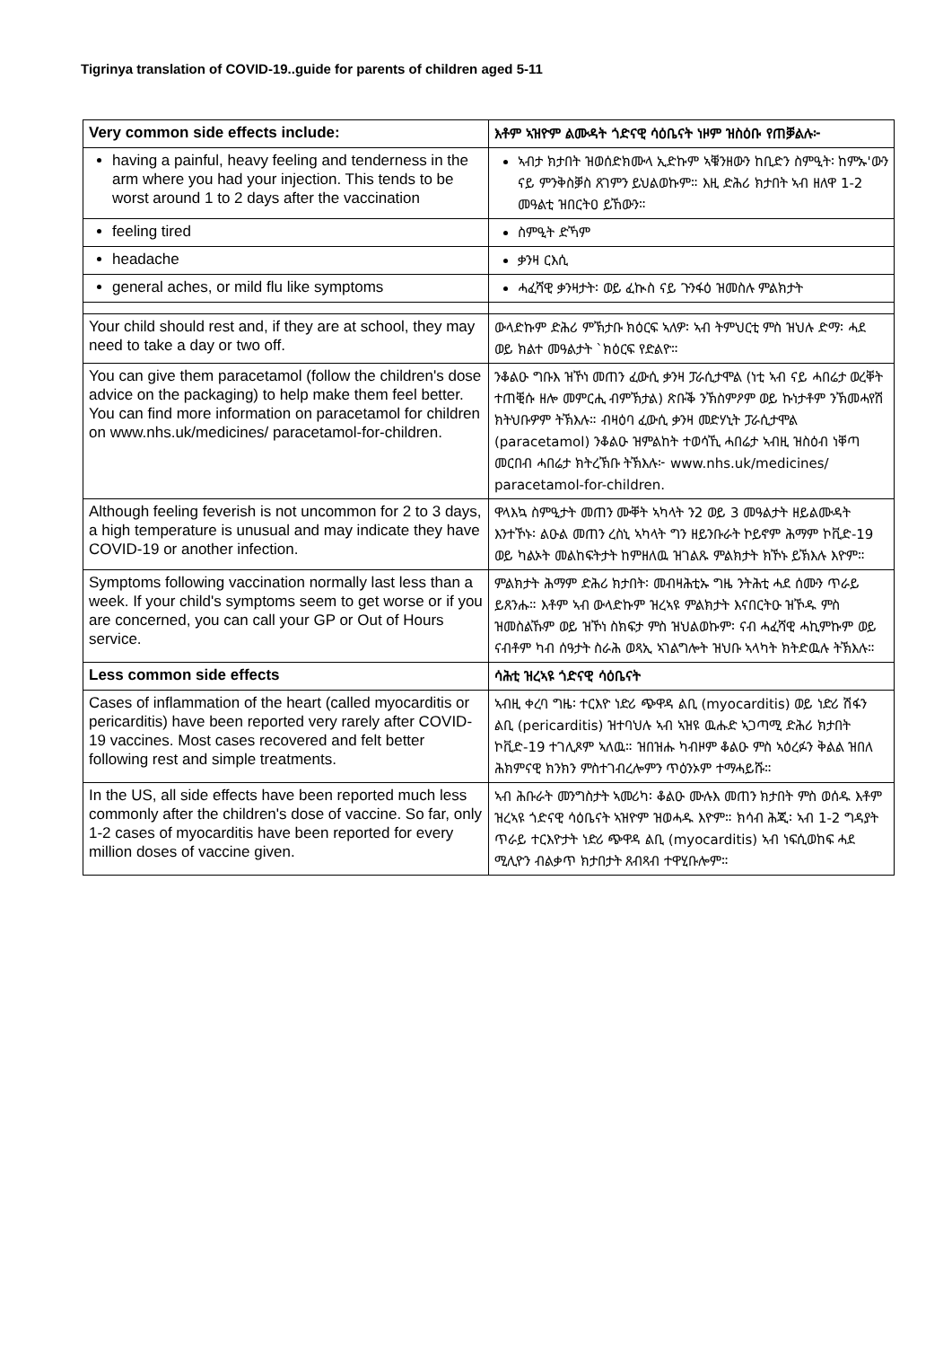Tigrinya translation of COVID-19..guide for parents of children aged 5-11
| Very common side effects include: | እቶም ኣዝዮም ልሙዳት ጎድናዊ ሳዕቤናት ነዞም ዝስዕቡ የጠቓልሉ፦ |
| having a painful, heavy feeling and tenderness in the arm where you had your injection. This tends to be worst around 1 to 2 days after the vaccination | ኣብታ ክታበት ዝወሰድክሙላ ኢድኩም ኣቑንዘውን ከቢድን ስምዒት፡ ከምኡ'ውን ናይ ምንቅስቓስ ጸገምን ይህልወኩም። እዚ ድሕሪ ክታበት ኣብ ዘለዋ 1-2 መዓልቲ ዝበርትዐ ይኸውን። |
| feeling tired | ስምዒት ድኻም |
| headache | ቃንዛ ርእሲ |
| general aches, or mild flu like symptoms | ሓፈሻዊ ቃንዛታት፡ ወይ ፈኲስ ናይ ጉንፋዕ ዝመስሉ ምልክታት |
| Your child should rest and, if they are at school, they may need to take a day or two off. | ውላድኩም ድሕሪ ምኽታቡ ክዕርፍ ኣለዎ፡ ኣብ ትምህርቲ ምስ ዝህሉ ድማ፡ ሓደ ወይ ክልተ መዓልታት `ክዕርፍ የድልዮ። |
| You can give them paracetamol (follow the children's dose advice on the packaging) to help make them feel better. You can find more information on paracetamol for children on www.nhs.uk/medicines/ paracetamol-for-children. | ንቆልዑ ግቡእ ዝኾነ መጠን ፈውሲ ቃንዛ ፓራሲታሞል (ነቲ ኣብ ናይ ሓበሬታ ወረቐት ተጠቒሱ ዘሎ መምርሒ ብምኽታል) ጽቡቕ ንኽስምዖም ወይ ኩነታቶም ንኽመሓየሽ ክትህቡዎም ትኽእሉ። ብዛዕባ ፈውሲ ቃንዛ መድሃኒት ፓራሲታሞል (paracetamol) ንቆልዑ ዝምልከት ተወሳኺ ሓበሬታ ኣብዚ ዝስዕብ ነቐጣ መርበብ ሓበሬታ ክትረኽቡ ትኽእሉ፦ www.nhs.uk/medicines/ paracetamol-for-children. |
| Although feeling feverish is not uncommon for 2 to 3 days, a high temperature is unusual and may indicate they have COVID-19 or another infection. | ዋላእኳ ስምዒታት መጠን ሙቐት ኣካላት ን2 ወይ 3 መዓልታት ዘይልሙዳት እንተኾኑ፡ ልዑል መጠን ረስኒ ኣካላት ግን ዘይንቡራት ኮይኖም ሕማም ኮቪድ-19 ወይ ካልኦት መልከፍትታት ከምዘለዉ ዝገልጹ ምልክታት ክኾኑ ይኽእሉ እዮም። |
| Symptoms following vaccination normally last less than a week. If your child's symptoms seem to get worse or if you are concerned, you can call your GP or Out of Hours service. | ምልክታት ሕማም ድሕሪ ክታበት፡ መብዛሕቲኡ ግዜ ንትሕቲ ሓደ ሰሙን ጥራይ ይጸንሑ። እቶም ኣብ ውላድኩም ዝረኣዩ ምልክታት እናበርትዑ ዝኾዱ ምስ ዝመስልኹም ወይ ዝኾነ ስክፍታ ምስ ዝህልወኩም፡ ናብ ሓፈሻዊ ሓኪምኩም ወይ ናብቶም ካብ ሰዓታት ስራሕ ወጻኢ ኣገልግሎት ዝህቡ ኣላካት ክትድዉሉ ትኽእሉ። |
| Less common side effects | ሳሕቲ ዝረኣዩ ጎድናዊ ሳዕቤናት |
| Cases of inflammation of the heart (called myocarditis or pericarditis) have been reported very rarely after COVID-19 vaccines. Most cases recovered and felt better following rest and simple treatments. | ኣብዚ ቀረባ ግዜ፡ ተርእዮ ነድሪ ጭዋዳ ልቢ (myocarditis) ወይ ነድሪ ሽፋን ልቢ (pericarditis) ዝተባህሉ ኣብ ኣዝዩ ዉሑድ ኣጋጣሚ ድሕሪ ክታበት ኮቪድ-19 ተገሊጾም ኣለዉ። ዝበዝሑ ካብዞም ቆልዑ ምስ ኣዕረፉን ቅልል ዝበለ ሕክምናዊ ክንክን ምስተገብረሎምን ጥዕንኦም ተማሓይሹ። |
| In the US, all side effects have been reported much less commonly after the children's dose of vaccine. So far, only 1-2 cases of myocarditis have been reported for every million doses of vaccine given. | ኣብ ሕቡራት መንግስታት ኣመሪካ፡ ቆልዑ ሙሉእ መጠን ክታበት ምስ ወሰዱ እቶም ዝረኣዩ ጎድናዊ ሳዕቤናት ኣዝዮም ዝወሓዱ እዮም። ክሳብ ሕጂ፡ ኣብ 1-2 ግዳያት ጥራይ ተርእዮታት ነድሪ ጭዋዳ ልቢ (myocarditis) ኣብ ነፍሲወከፍ ሓደ ሚሊዮን ብልቃጥ ክታበታት ጸብጻብ ተዋሂቡሎም። |